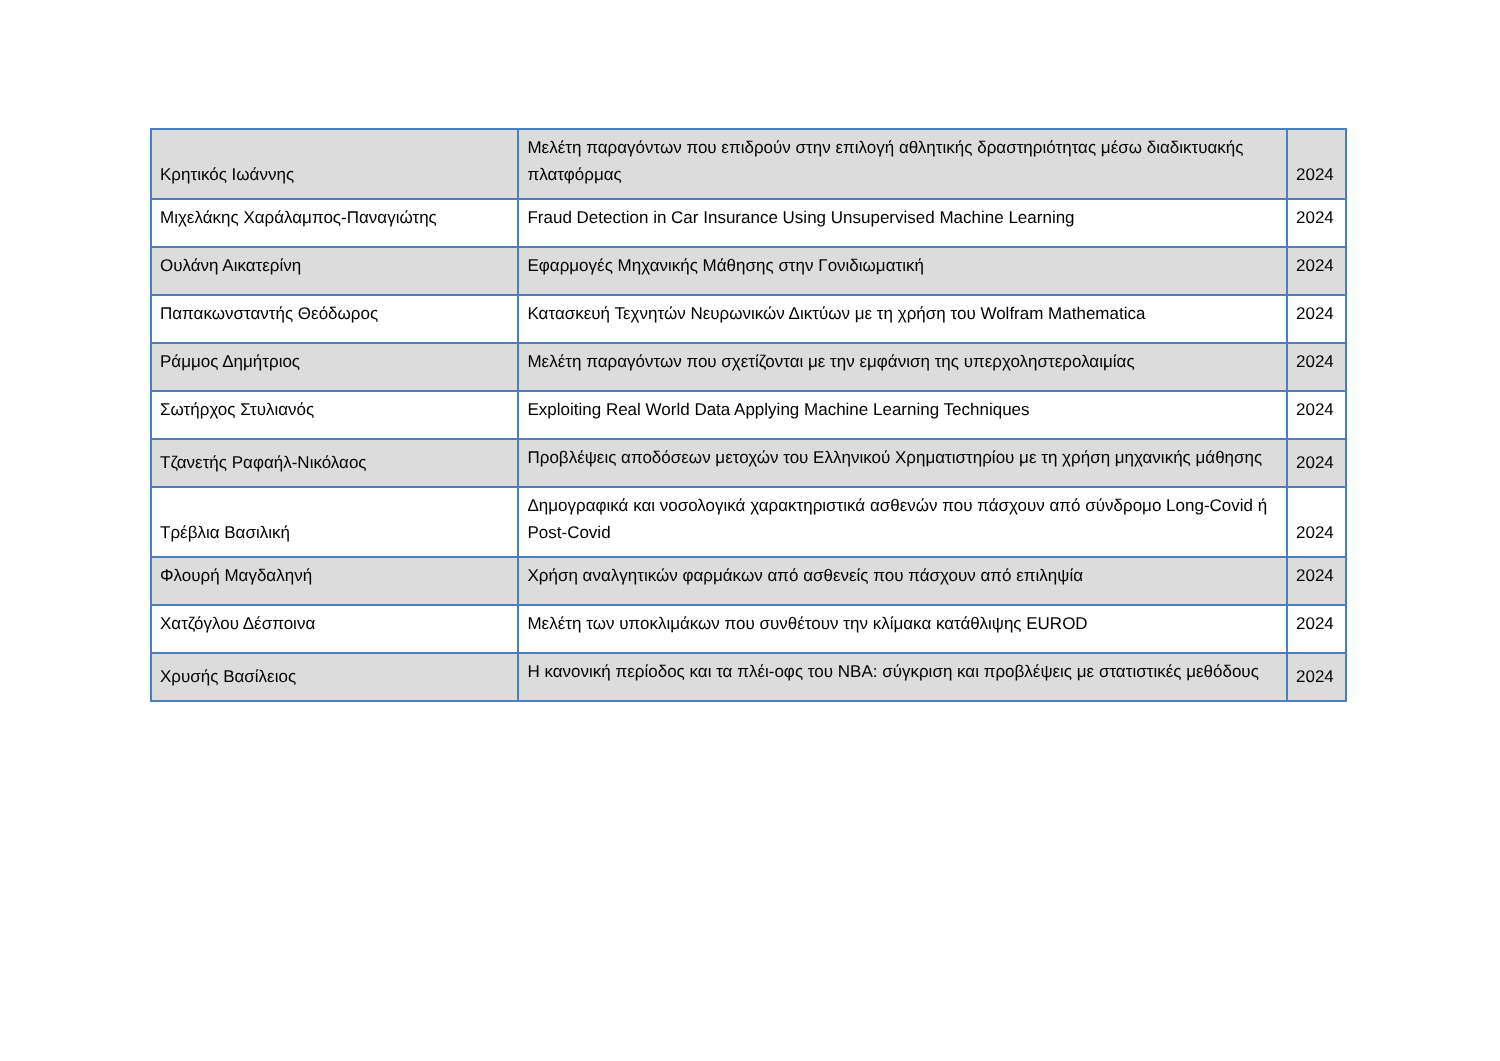| Κρητικός Ιωάννης | Μελέτη παραγόντων που επιδρούν στην επιλογή αθλητικής δραστηριότητας μέσω διαδικτυακής πλατφόρμας | 2024 |
| Μιχελάκης Χαράλαμπος-Παναγιώτης | Fraud Detection in Car Insurance Using Unsupervised Machine Learning | 2024 |
| Ουλάνη Αικατερίνη | Εφαρμογές Μηχανικής Μάθησης στην Γονιδιωματική | 2024 |
| Παπακωνσταντής Θεόδωρος | Κατασκευή Τεχνητών Νευρωνικών Δικτύων με τη χρήση του Wolfram Mathematica | 2024 |
| Ράμμος Δημήτριος | Μελέτη παραγόντων που σχετίζονται με την εμφάνιση της υπερχοληστερολαιμίας | 2024 |
| Σωτήρχος Στυλιανός | Exploiting Real World Data Applying Machine Learning Techniques | 2024 |
| Τζανετής Ραφαήλ-Νικόλαος | Προβλέψεις αποδόσεων μετοχών του Ελληνικού Χρηματιστηρίου με τη χρήση μηχανικής μάθησης | 2024 |
| Τρέβλια Βασιλική | Δημογραφικά και νοσολογικά χαρακτηριστικά ασθενών που πάσχουν από σύνδρομο Long-Covid ή Post-Covid | 2024 |
| Φλουρή Μαγδαληνή | Χρήση αναλγητικών φαρμάκων από ασθενείς που πάσχουν από επιληψία | 2024 |
| Χατζόγλου Δέσποινα | Μελέτη των υποκλιμάκων που συνθέτουν την κλίμακα κατάθλιψης EUROD | 2024 |
| Χρυσής Βασίλειος | Η κανονική περίοδος και τα πλέι-οφς του NBA: σύγκριση και προβλέψεις με στατιστικές μεθόδους | 2024 |